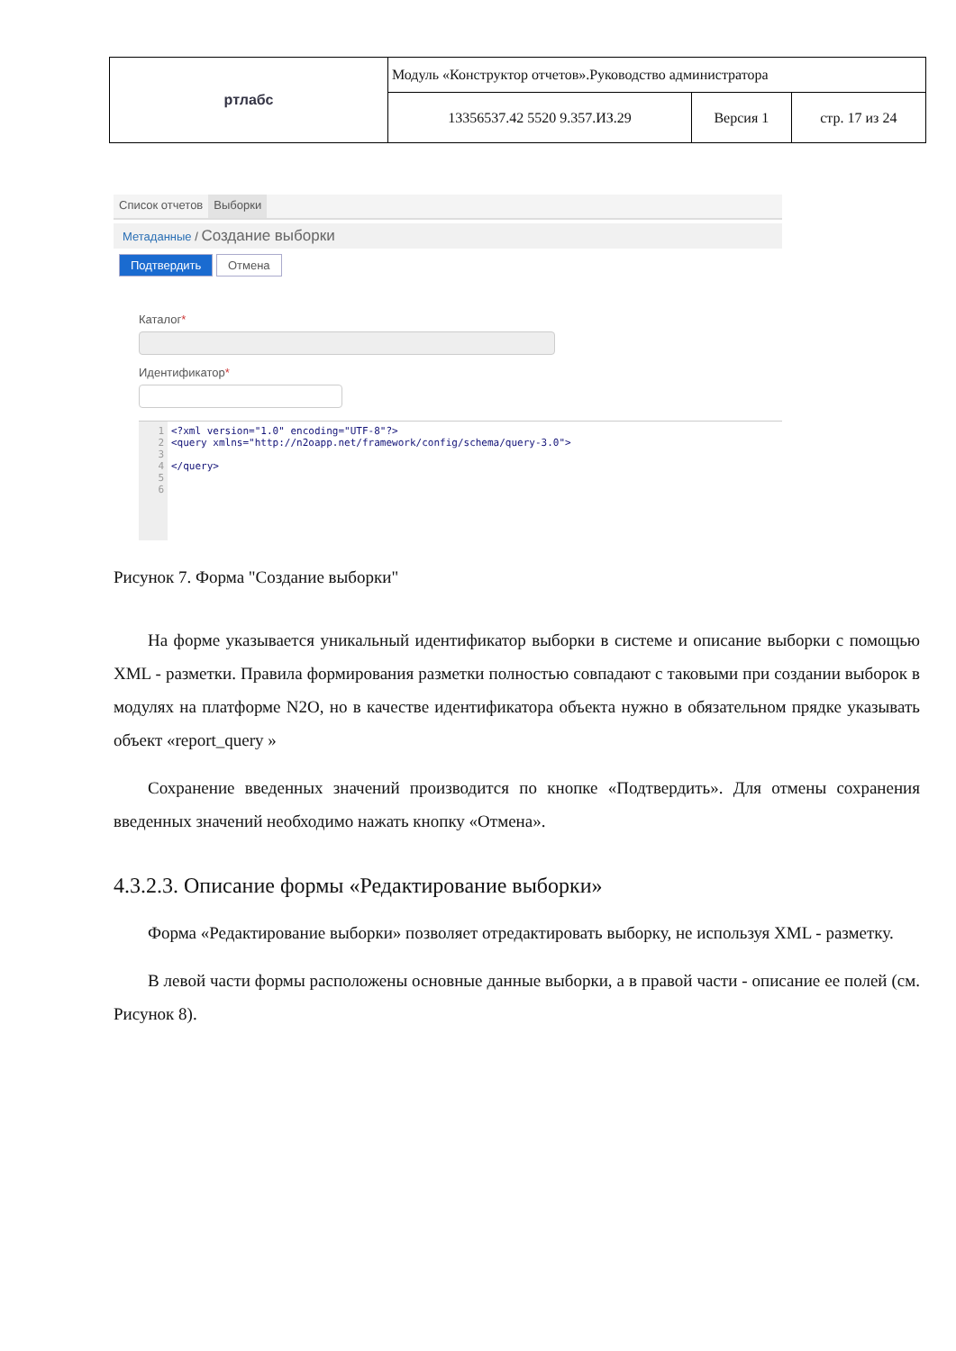| ртлабс | Модуль «Конструктор отчетов».Руководство администратора | | |
| | 13356537.42 5520 9.357.ИЗ.29 | Версия 1 | стр. 17 из 24 |
Список отчетов Выборки
Метаданные / Создание выборки
Подтвердить Отмена
Каталог*
Идентификатор*
1
2
3
4
5
6
<?xml version="1.0" encoding="UTF-8"?>
<query xmlns="http://n2oapp.net/framework/config/schema/query-3.0">
</query>
Рисунок 7. Форма "Создание выборки"
На форме указывается уникальный идентификатор выборки в системе и описание выборки с помощью XML - разметки. Правила формирования разметки полностью совпадают с таковыми при создании выборок в модулях на платформе N2O, но в качестве идентификатора объекта нужно в обязательном прядке указывать объект «report_query »
Сохранение введенных значений производится по кнопке «Подтвердить». Для отмены сохранения введенных значений необходимо нажать кнопку «Отмена».
4.3.2.3. Описание формы «Редактирование выборки»
Форма «Редактирование выборки» позволяет отредактировать выборку, не используя XML - разметку.
В левой части формы расположены основные данные выборки, а в правой части - описание ее полей (см. Рисунок 8).